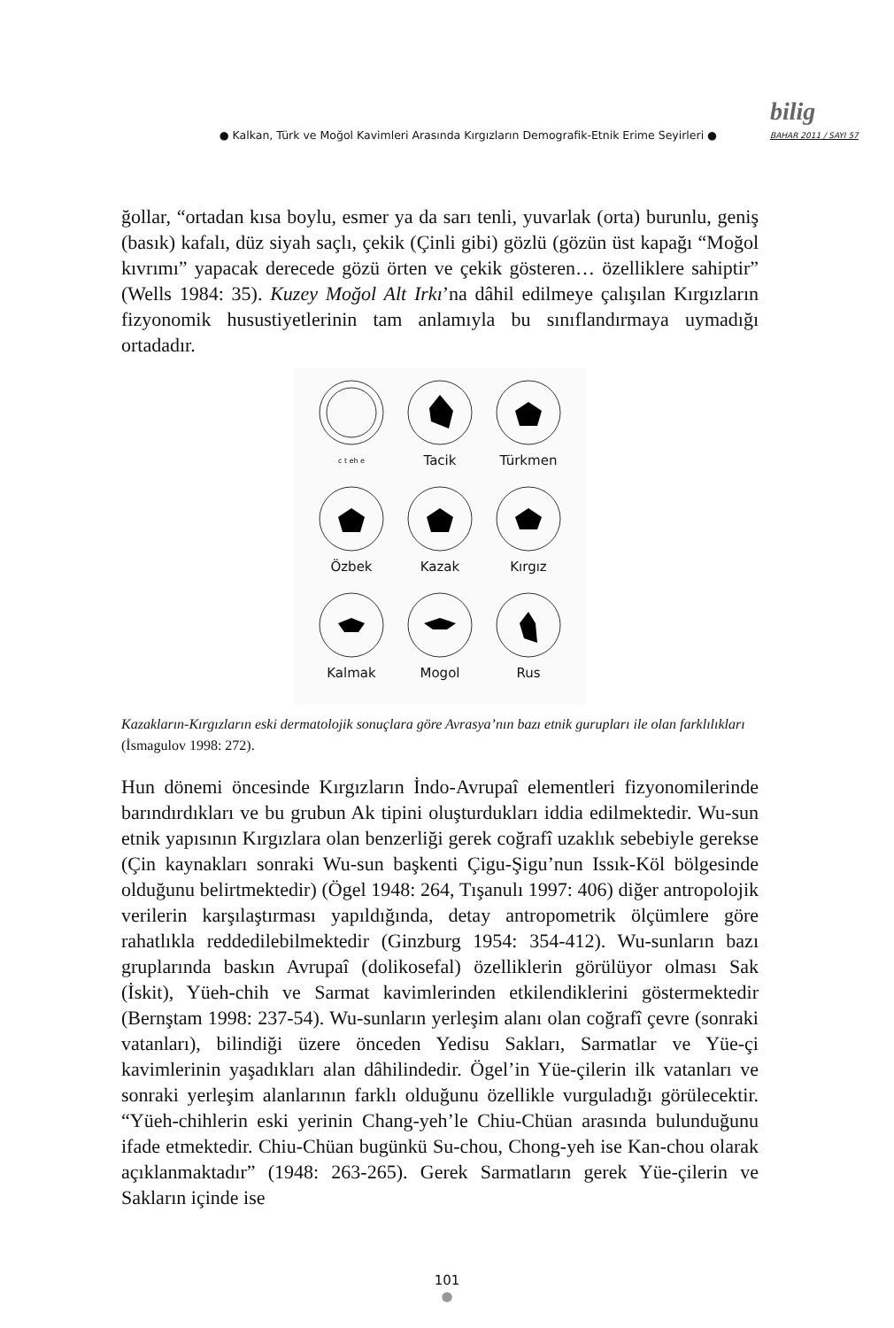● Kalkan, Türk ve Moğol Kavimleri Arasında Kırgızların Demografik-Etnik Erime Seyirleri ● bilig
BAHAR 2011 / SAYI 57
ğollar, “ortadan kısa boylu, esmer ya da sarı tenli, yuvarlak (orta) burunlu, geniş (basık) kafalı, düz siyah saçlı, çekik (Çinli gibi) gözlü (gözün üst kapağı “Moğol kıvrımı” yapacak derecede gözü örten ve çekik gösteren… özelliklere sahiptir” (Wells 1984: 35). Kuzey Moğol Alt Irkı’na dâhil edilmeye çalışılan Kırgızların fizyonomik husustiyetlerinin tam anlamıyla bu sınıflandırmaya uymadığı ortadadır.
c t eh e
Tacik
Türkmen
Özbek
Kazak
Kırgız
Kalmak
Mogol
Rus
Kazakların-Kırgızların eski dermatolojik sonuçlara göre Avrasya’nın bazı etnik gurupları ile olan farklılıkları (İsmagulov 1998: 272).
Hun dönemi öncesinde Kırgızların İndo-Avrupaî elementleri fizyonomilerinde barındırdıkları ve bu grubun Ak tipini oluşturdukları iddia edilmektedir. Wu-sun etnik yapısının Kırgızlara olan benzerliği gerek coğrafî uzaklık sebebiyle gerekse (Çin kaynakları sonraki Wu-sun başkenti Çigu-Şigu’nun Issık-Köl bölgesinde olduğunu belirtmektedir) (Ögel 1948: 264, Tışanulı 1997: 406) diğer antropolojik verilerin karşılaştırması yapıldığında, detay antropometrik ölçümlere göre rahatlıkla reddedilebilmektedir (Ginzburg 1954: 354-412). Wu-sunların bazı gruplarında baskın Avrupaî (dolikosefal) özelliklerin görülüyor olması Sak (İskit), Yüeh-chih ve Sarmat kavimlerinden etkilendiklerini göstermektedir (Bernştam 1998: 237-54). Wu-sunların yerleşim alanı olan coğrafî çevre (sonraki vatanları), bilindiği üzere önceden Yedisu Sakları, Sarmatlar ve Yüe-çi kavimlerinin yaşadıkları alan dâhilindedir. Ögel’in Yüe-çilerin ilk vatanları ve sonraki yerleşim alanlarının farklı olduğunu özellikle vurguladığı görülecektir. “Yüeh-chihlerin eski yerinin Chang-yeh’le Chiu-Chüan arasında bulunduğunu ifade etmektedir. Chiu-Chüan bugünkü Su-chou, Chong-yeh ise Kan-chou olarak açıklanmaktadır” (1948: 263-265). Gerek Sarmatların gerek Yüe-çilerin ve Sakların içinde ise
101
●